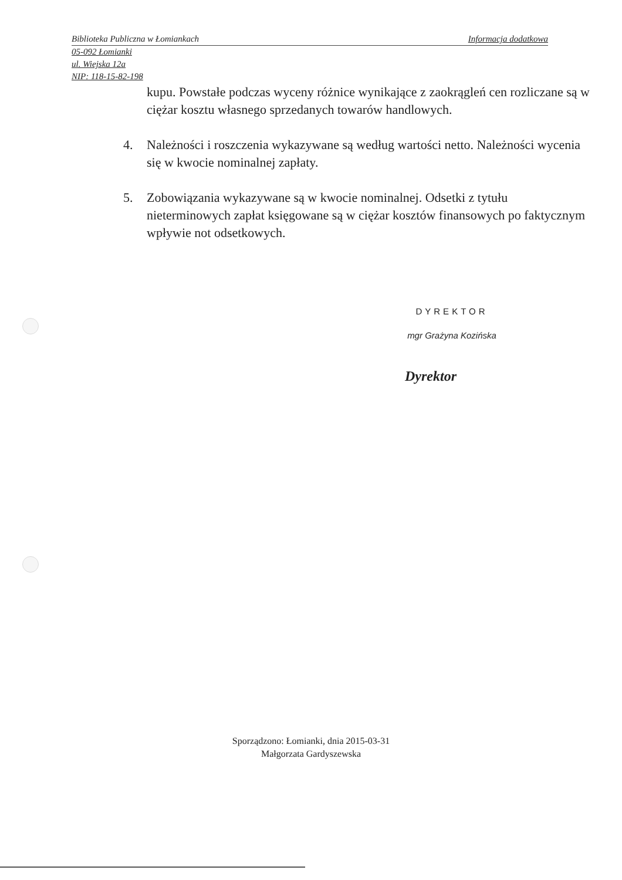Biblioteka Publiczna w Łomiankach Informacja dodatkowa
05-092 Łomianki
ul. Wiejska 12a
NIP: 118-15-82-198
kupu. Powstałe podczas wyceny różnice wynikające z zaokrągleń cen rozliczane są w ciężar kosztu własnego sprzedanych towarów handlowych.
4. Należności i roszczenia wykazywane są według wartości netto. Należności wycenia się w kwocie nominalnej zapłaty.
5. Zobowiązania wykazywane są w kwocie nominalnej. Odsetki z tytułu nieterminowych zapłat księgowane są w ciężar kosztów finansowych po faktycznym wpływie not odsetkowych.
DYREKTOR
mgr Grażyna Kozińska
Dyrektor
Sporządzono: Łomianki, dnia 2015-03-31
Małgorzata Gardyszewska